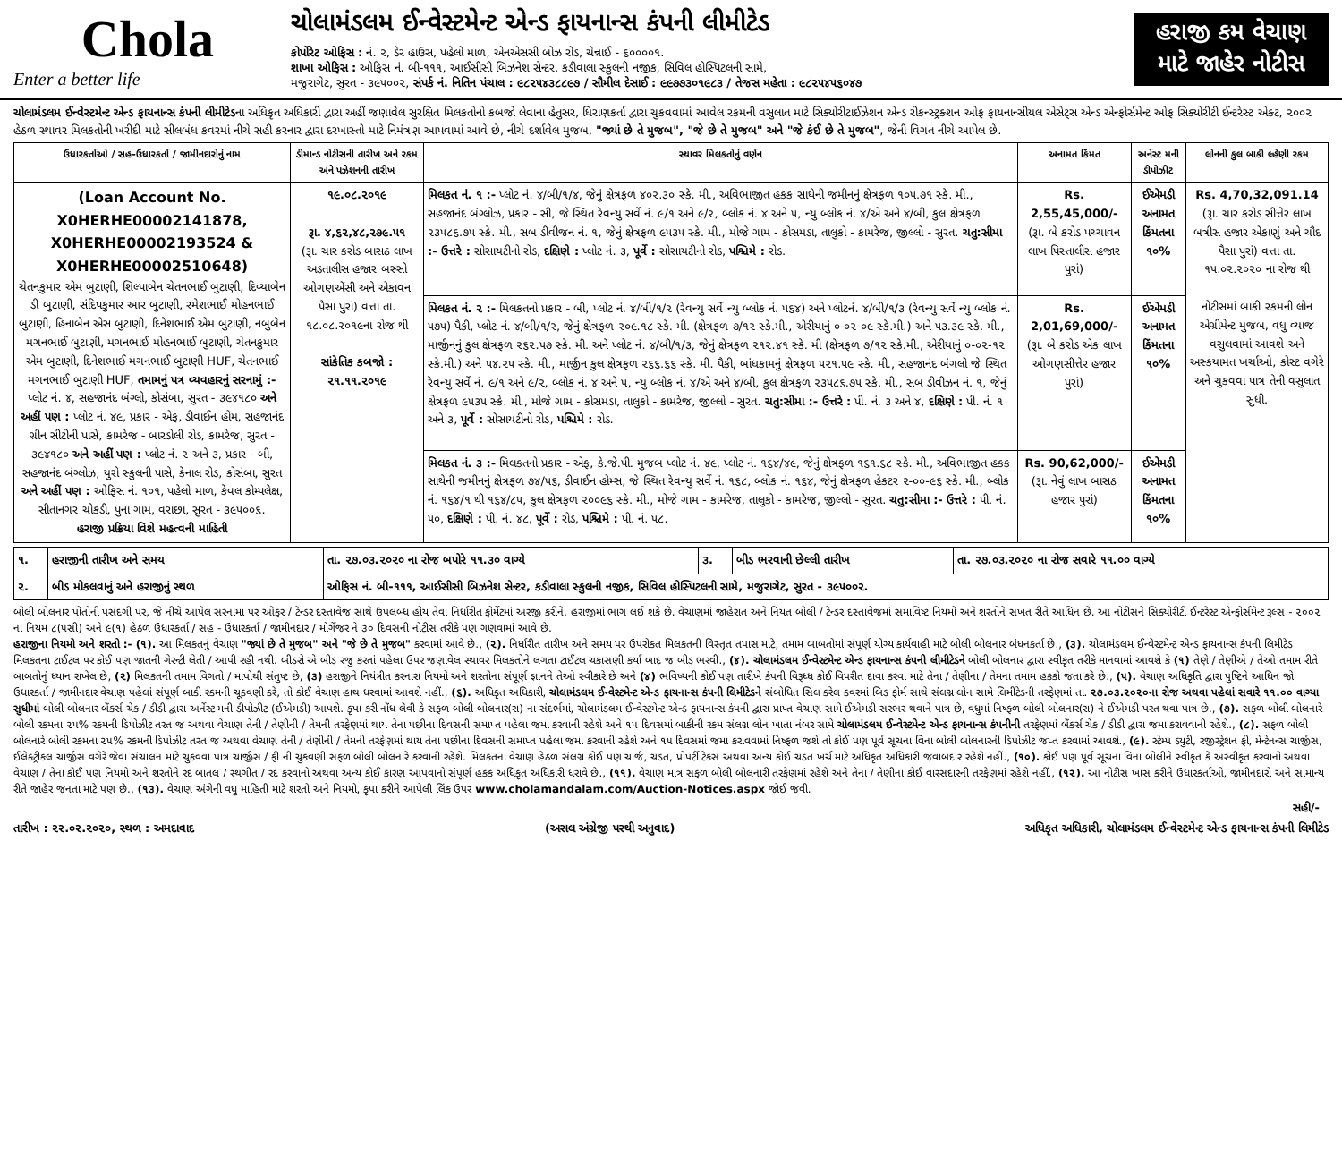Chola
Enter a better life
ચોલામંડલમ ઈન્વેસ્ટમેન્ટ એન્ડ ફાયનાન્સ કંપની લીમીટેડ
કોર્પોરેટ ઓફિસ : નં. ૨, ડેર હાઉસ, પહેલો માળ, એનએસસી બોઝ રોડ, ચેન્નાઈ - ૬૦૦૦૦૧.
શાખા ઓફિસ : ઓફિસ નં. બી-૧૧૧, આઈસીસી બિઝનેશ સેન્ટર, કડીવાલા સ્કુલની નજીક, સિવિલ હોસ્પિટલની સામે,
મજુરાગેટ, સુરત - ૩૯૫૦૦૨, સંપર્ક નં. નિતિન પંચાલ : ૯૮૨૫૪૩૮૮૯૭ / સૌમીલ દેસાઈ : ૯૯૭૭૩૦૧૯૮૩ / તેજસ મહેતા : ૯૮૨૫૪૫૬૦૪૭
હરાજી કમ વેચાણ માટે જાહેર નોટીસ
ચોલામંડલમ ઈન્વેસ્ટમેન્ટ એન્ડ ફાયનાન્સ કંપની લીમીટેડના અધિકૃત અધિકારી દ્વારા અહીં જણાવેલ સુરક્ષિત મિલકતોનો કબજો લેવાના હેતુસર, ધિરાણકર્તા દ્વારા ચુકવવામાં આવેલ રકમની વસુલાત માટે સિક્યોરીટાઈઝેશન એન્ડ રીકન્સ્ટ્રક્શન ઓફ ફાયનાન્સીયલ એસેટ્સ એન્ડ એન્ફોર્સમેન્ટ ઓફ સિક્યોરીટી ઈન્ટરેસ્ટ એક્ટ, ૨૦૦૨ હેઠળ સ્થાવર મિલકતોની ખરીદી માટે સીલબંધ કવરમાં નીચે સહી કરનાર દ્વારા દરખાસ્તો માટે નિમંત્રણ આપવામાં આવે છે, નીચે દર્શાવેલ મુજબ, "જ્યાં છે તે મુજબ", "જે છે તે મુજબ" અને "જે કંઈ છે તે મુજબ", જેની વિગત નીચે આપેલ છે.
| ઉધારકર્તાઓ / સહ-ઉધારકર્તા / જામીનદારોનું નામ | ડીમાન્ડ નોટીસની તારીખ અને રકમ અને પઝેશનની તારીખ | સ્થાવર મિલકતોનું વર્ણન | અનામત કિંમત | અર્નેસ્ટ મની ડીપોઝીટ | લોનની કુલ બાકી લ્હેણી રકમ |
| --- | --- | --- | --- | --- | --- |
| (Loan Account No. X0HERHE00002141878, X0HERHE00002193524 & X0HERHE00002510648) ચેતનકુમાર એમ બુટાણી, શિલ્પાબેન ચેતનભાઈ બુટાણી, દિવ્યાબેન ડી બુટાણી, સંદિપકુમાર આર બુટાણી, રમેશભાઈ મોહનભાઈ બુટાણી, હિનાબેન એસ બુટાણી, દિનેશભાઈ એમ બુટાણી, નબુબેન મગનભાઈ બુટાણી, મગનભાઈ મોહનભાઈ બુટાણી, ચેતનકુમાર એમ બુટાણી, દિનેશભાઈ મગનભાઈ બુટાણી HUF, ચેતનભાઈ મગનભાઈ બુટાણી HUF, તમામનું પત્ર વ્યવહારનું સરનામું :- પ્લોટ નં. ૪, સહજાનંદ બંગ્લો, કોસંબા, સુરત - ૩૯૪૧૮૦ અને અહીં પણ : પ્લોટ નં. ૪૯, પ્રકાર - એફ, ડીવાઈન હોમ, સહજાનંદ ગ્રીન સીટીની પાસે, કામરેજ - બારડોલી રોડ, કામરેજ, સુરત - ૩૯૪૧૮૦ અને અહીં પણ : પ્લોટ નં. ૨ અને ૩, પ્રકાર - બી, સહજાનંદ બંગ્લોઝ, યુરો સ્કુલની પાસે, કેનાલ રોડ, કોસંબા, સુરત અને અહીં પણ : ઓફિસ નં. ૧૦૧, પહેલો માળ, કેવલ કોમ્પલેક્ષ, સીતાનગર ચોકડી, પુના ગામ, વરાછા, સુરત - ૩૯૫૦૦૬. હરાજી પ્રક્રિયા વિશે મહત્વની માહિતી | ૧૯.૦૮.૨૦૧૯ રૂા. ૪,૬૨,૪૮,૨૭૯.૫૧ (રૂા. ચાર કરોડ બાસઠ લાખ અડતાલીસ હજાર બસ્સો ઓગણએંસી અને એકાવન પૈસા પુરાં) વત્તા તા. ૧૮.૦૮.૨૦૧૯ના રોજ થી સાંકેતિક કબજો : ૨૧.૧૧.૨૦૧૯ | મિલકત નં. ૧ :- પ્લોટ નં. ૪/બી/૧/૪, જેનું ક્ષેત્રફળ ૪૦૨.૩૦ સ્કે. મી., અવિભાજીત હકક સાથેની જમીનનું ક્ષેત્રફળ ૧૦૫.૭૧ સ્કે. મી., સહજાનંદ બંગ્લોઝ, પ્રકાર - સી, જે સ્થિત રેવન્યુ સર્વે નં. ૯/૧ અને ૯/૨, બ્લોક નં. ૪ અને ૫, ન્યુ બ્લોક નં. ૪/એ અને ૪/બી, કુલ ક્ષેત્રફળ ૨૩૫૮૬.૭૫ સ્કે. મી., સબ ડીવીજન નં. ૧, જેનું ક્ષેત્રફળ ૯૫૩૫ સ્કે. મી., મોજે ગામ - કોસમડા, તાલુકો - કામરેજ, જીલ્લો - સુરત. ચતુ:સીમા :- ઉત્તરે : સોસાયટીનો રોડ, દક્ષિણે : પ્લોટ નં. ૩, પૂર્વે : સોસાયટીનો રોડ, પશ્ચિમે : રોડ. | Rs. 2,55,45,000/- (રૂા. બે કરોડ પચ્ચાવન લાખ પિસ્તાલીસ હજાર પુરાં) | ઈએમડી અનામત કિંમતના ૧૦% | Rs. 4,70,32,091.14 (રૂા. ચાર કરોડ સીત્તેર લાખ બત્રીસ હજાર એકાણું અને ચૌદ પૈસા પુરાં) વત્તા તા. ૧૫.૦૨.૨૦૨૦ ના રોજ થી નોટીસમાં બાકી રકમની લોન એગ્રીમેન્ટ મુજબ, વધુ વ્યાજ વસુલવામાં આવશે અને અસ્કયામત ખર્ચાઓ, કોસ્ટ વગેરે અને ચુકવવા પાત્ર તેની વસુલાત સુધી. |
| | | મિલકત નં. ૨ :- મિલકતનો પ્રકાર - બી, પ્લોટ નં. ૪/બી/૧/૨ (રેવન્યુ સર્વે ન્યુ બ્લોક નં. ૫૬૪) અને પ્લોટનં. ૪/બી/૧/૩ (રેવન્યુ સર્વે ન્યુ બ્લોક નં. ૫૭૫) પૈકી, પ્લોટ નં. ૪/બી/૧/૨, જેનું ક્ષેત્રફળ ૨૦૯.૧૮ સ્કે. મી. (ક્ષેત્રફળ ૭/૧૨ સ્કે.મી., એરીયાનું ૦-૦૨-૦૯ સ્કે.મી.) અને ૫૩.૩૯ સ્કે. મી., માર્જીનનું કુલ ક્ષેત્રફળ ૨૬૨.૫૭ સ્કે. મી. અને પ્લોટ નં. ૪/બી/૧/૩, જેનું ક્ષેત્રફળ ૨૧૨.૪૧ સ્કે. મી (ક્ષેત્રફળ ૭/૧૨ સ્કે.મી., એરીયાનું ૦-૦૨-૧૨ સ્કે.મી.) અને ૫૪.૨૫ સ્કે. મી., માર્જીન કુલ ક્ષેત્રફળ ૨૬૬.૬૬ સ્કે. મી. પૈકી, બાંધકામનું ક્ષેત્રફળ ૫૨૧.૫૯ સ્કે. મી., સહજાનંદ બંગલો જે સ્થિત રેવન્યુ સર્વે નં. ૯/૧ અને ૯/૨, બ્લોક નં. ૪ અને ૫, ન્યુ બ્લોક નં. ૪/એ અને ૪/બી, કુલ ક્ષેત્રફળ ૨૩૫૮૬.૭૫ સ્કે. મી., સબ ડીવીઝન નં. ૧, જેનું ક્ષેત્રફળ ૯૫૩૫ સ્કે. મી., મોજે ગામ - કોસમડા, તાલુકો - કામરેજ, જીલ્લો - સુરત. ચતુ:સીમા :- ઉત્તરે : પી. નં. ૩ અને ૪, દક્ષિણે : પી. નં. ૧ અને ૩, પૂર્વે : સોસાયટીનો રોડ, પશ્ચિમે : રોડ. | Rs. 2,01,69,000/- (રૂા. બે કરોડ એક લાખ ઓગણસીત્તેર હજાર પુરાં) | ઈએમડી અનામત કિંમતના ૧૦% | |
| | | મિલકત નં. ૩ :- મિલકતનો પ્રકાર - એફ, કે.જે.પી. મુજબ પ્લોટ નં. ૪૯, પ્લોટ નં. ૧૬૪/૪૯, જેનું ક્ષેત્રફળ ૧૬૧.૬૮ સ્કે. મી., અવિભાજીત હકક સાથેની જમીનનું ક્ષેત્રફળ ૭૪/૫૬, ડીવાઈન હોમ્સ, જે સ્થિત રેવન્યુ સર્વે નં. ૧૬૮, બ્લોક નં. ૧૬૪, જેનું ક્ષેત્રફળ હેકટર ૨-૦૦-૯૬ સ્કે. મી., બ્લોક નં. ૧૬૪/૧ થી ૧૬૪/૮૫, કુલ ક્ષેત્રફળ ૨૦૦૯૬ સ્કે. મી., મોજે ગામ - કામરેજ, તાલુકો - કામરેજ, જીલ્લો - સુરત. ચતુ:સીમા :- ઉત્તરે : પી. નં. ૫૦, દક્ષિણે : પી. નં. ૪૮, પૂર્વે : રોડ, પશ્ચિમે : પી. નં. ૫૮. | Rs. 90,62,000/- (રૂા. નેવું લાખ બાસઠ હજાર પુરાં) | ઈએમડી અનામત કિંમતના ૧૦% | |
| ૧. | હરાજીની તારીખ અને સમય | તા. ૨૭.૦૩.૨૦૨૦ ના રોજ બપોરે ૧૧.૩૦ વાગ્યે | ૩. | બીડ ભરવાની છેલ્લી તારીખ | તા. ૨૭.૦૩.૨૦૨૦ ના રોજ સવારે ૧૧.૦૦ વાગ્યે |
| ૨. | બીડ મોકલવાનું અને હરાજીનું સ્થળ | ઓફિસ નં. બી-૧૧૧, આઈસીસી બિઝનેશ સેન્ટર, કડીવાલા સ્કુલની નજીક, સિવિલ હોસ્પિટલની સામે, મજુરાગેટ, સુરત - ૩૯૫૦૦૨. | | | |
બોલી બોલનાર પોતોની પસંદગી પર, જે નીચે આપેલ સરનામા પર ઓફર / ટેન્ડર દસ્તાવેજ સાથે ઉપલબ્ધ હોય તેવા નિર્ધારીત ફોર્મેટમાં અરજી કરીને, હરાજીમાં ભાગ લઈ શકે છે. વેચાણમાં જાહેરાત અને નિયત બોલી / ટેન્ડર દસ્તાવેજમાં સમાવિષ્ટ નિયમો અને શરતોને સખત રીતે આધિન છે. આ નોટીસને સિક્યોરીટી ઈન્ટરેસ્ટ એન્ફોર્સમેન્ટ રૂલ્સ - ૨૦૦૨ ના નિયમ ૮(૫સી) અને ૯(૧) હેઠળ ઉધારકર્તા / સહ - ઉધારકર્તા / જામીનદાર / મોર્ગેજર ને ૩૦ દિવસની નોટીસ તરીકે પણ ગણવામાં આવે છે.
હરાજીના નિયમો અને શરતો :- (૧). આ મિલકતનું વેચાણ "જ્યાં છે તે મુજબ" અને "જે છે તે મુજબ" કરવામાં આવે છે., (૨). નિર્ધારીત તારીખ અને સમય પર ઉપરોકત મિલકતની વિસ્તૃત તપાસ માટે, તમામ બાબતોમાં સંપૂર્ણ યોગ્ય કાર્યવાહી માટે બોલી બોલનાર બંધનકર્તા છે., (૩). ચોલામંડલમ ઈન્વેસ્ટમેન્ટ એન્ડ ફાયનાન્સ કંપની લિમીટેડ મિલકતના ટાઈટલ પર કોઈ પણ જાતની ગેરન્ટી લેતી / આપી રહી નથી. બીડરો એ બીડ રજુ કરતાં પહેલા ઉપર જણાવેલ સ્થાવર મિલકતોને લગતા ટાઈટલ ચકાસણી કર્યા બાદ જ બીડ ભરવી., (૪). ચોલામંડલમ ઈન્વેસ્ટમેન્ટ એન્ડ ફાયનાન્સ કંપની લીમીટેડને બોલી બોલનાર દ્વારા સ્વીકૃત તરીકે માનવામાં આવશે કે (૧) તેણે / તેણીએ / તેઓ તમામ રીતે બાબતોનું ધ્યાન રાખેલ છે, (૨) મિલકતની તમામ વિગતો / માપોથી સંતુષ્ટ છે, (૩) હરાજીને નિયંત્રીત કરનારા નિયમો અને શરતોના સંપૂર્ણ જ્ઞાનને તેઓ સ્વીકારે છે અને (૪) ભવિષ્યની કોઈ પણ તારીખે કંપની વિરૂધ્ધ કોઈ વિપરીત દાવા કરવા માટે તેના / તેણીના / તેમના તમામ હકકો જતા કરે છે., (૫). વેચાણ અધિકૃતિ દ્વારા પુષ્ટિને આધિન જો ઉધારકર્તા / જામીનદાર વેચાણ પહેલાં સંપૂર્ણ બાકી રકમની ચૂકવણી કરે, તો કોઈ વેચાણ હાથ ધરવામાં આવશે નહીં., (૬). અધિકૃત અધિકારી, ચોલામંડલમ ઈન્વેસ્ટમેન્ટ એન્ડ ફાયનાન્સ કંપની લિમીટેડને સંબોધિત સિલ કરેલ કવરમાં બિડ ફોર્મ સાથે સંલગ્ન લોન સામે લિમીટેડની તરફેણમાં તા. ૨૭.૦૩.૨૦૨૦ના રોજ અથવા પહેલાં સવારે ૧૧.૦૦ વાગ્યા સુધીમાં બોલી બોલનાર બેંકર્સ ચેક / ડીડી દ્વારા અર્નેસ્ટ મની ડીપોઝીટ (ઈએમડી) આપશે. કૃપા કરી નોંધ લેવી કે સફળ બોલી બોલનાર(રા) ના સંદર્ભમાં, ચોલામંડલમ ઈન્વેસ્ટમેન્ટ એન્ડ ફાયનાન્સ કંપની દ્વારા પ્રાપ્ત વેચાણ સામે ઈએમડી સરભર થવાને પાત્ર છે, વધુમાં નિષ્ફળ બોલી બોલનાર(રા) ને ઈએમડી પરત થવા પાત્ર છે., (૭). સફળ બોલી બોલનારે બોલી રકમના ૨૫% રકમની ડિપોઝીટ તરત જ અથવા વેચાણ તેની / તેણીની / તેમની તરફેણમાં થાય તેના પછીના દિવસની સમાપ્ત પહેલા જમા કરવાની રહેશે અને ૧૫ દિવસમાં બાકીની રકમ સંલગ્ન લોન ખાતા નંબર સામે ચોલામંડલમ ઈન્વેસ્ટમેન્ટ એન્ડ ફાયનાન્સ કંપનીની તરફેણમાં બેંકર્સ ચેક / ડીડી દ્વારા જમા કરાવવાની રહેશે., (૮). સફળ બોલી બોલનારે બોલી રકમના ૨૫% રકમની ડિપોઝીટ તરત જ અથવા વેચાણ તેની / તેણીની / તેમની તરફેણમાં થાય તેના પછીના દિવસની સમાપ્ત પહેલા જમા કરવાની રહેશે અને ૧૫ દિવસમાં જમા કરાવવામાં નિષ્ફળ જશે તો કોઈ પણ પૂર્વ સૂચના વિના બોલી બોલનારની ડિપોઝીટ જપ્ત કરવામાં આવશે., (૯). સ્ટેમ્પ ડ્યુટી, રજીસ્ટ્રેશન ફી, મેન્ટેનન્સ ચાર્જીસ, ઈલેક્ટ્રીકલ ચાર્જીસ વગેરે જેવા સંચાલન માટે ચુકવવા પાત્ર ચાર્જીસ / ફી ની ચુકવણી સફળ બોલી બોલનારે કરવાની રહેશે. મિલકતના વેચાણ હેઠળ સંલગ્ન કોઈ પણ ચાર્જ, ચડત, પ્રોપર્ટી ટેકસ અથવા અન્ય કોઈ ચડત ખર્ચ માટે અધિકૃત અધિકારી જવાબદાર રહેશે નહીં., (૧૦). કોઈ પણ પૂર્વ સૂચના વિના બોલીને સ્વીકૃત કે અસ્વીકૃત કરવાનો અથવા વેચાણ / તેના કોઈ પણ નિયમો અને શરતોને રદ બાતલ / સ્થગીત / રદ કરવાનો અથવા અન્ય કોઈ કારણ આપવાનો સંપૂર્ણ હકક અધિકૃત અધિકારી ધરાવે છે., (૧૧). વેચાણ માત્ર સફળ બોલી બોલનારી તરફેણમાં રહેશે અને તેના / તેણીના કોઈ વારસદારની તરફેણમાં રહેશે નહીં., (૧૨). આ નોટીસ ખાસ કરીને ઉધારકર્તાઓ, જામીનદારો અને સામાન્ય રીતે જાહેર જનતા માટે પણ છે., (૧૩). વેચાણ અંગેની વધુ માહિતી માટે શરતો અને નિયમો, કૃપા કરીને આપેલી લિંક ઉપર www.cholamandalam.com/Auction-Notices.aspx જોઈ જવી.
સહી/-
તારીખ : ૨૨.૦૨.૨૦૨૦, સ્થળ : અમદાવાદ (અસલ અંગ્રેજી પરથી અનુવાદ) અધિકૃત અધિકારી, ચોલામંડલમ ઈન્વેસ્ટમેન્ટ એન્ડ ફાયનાન્સ કંપની લિમીટેડ